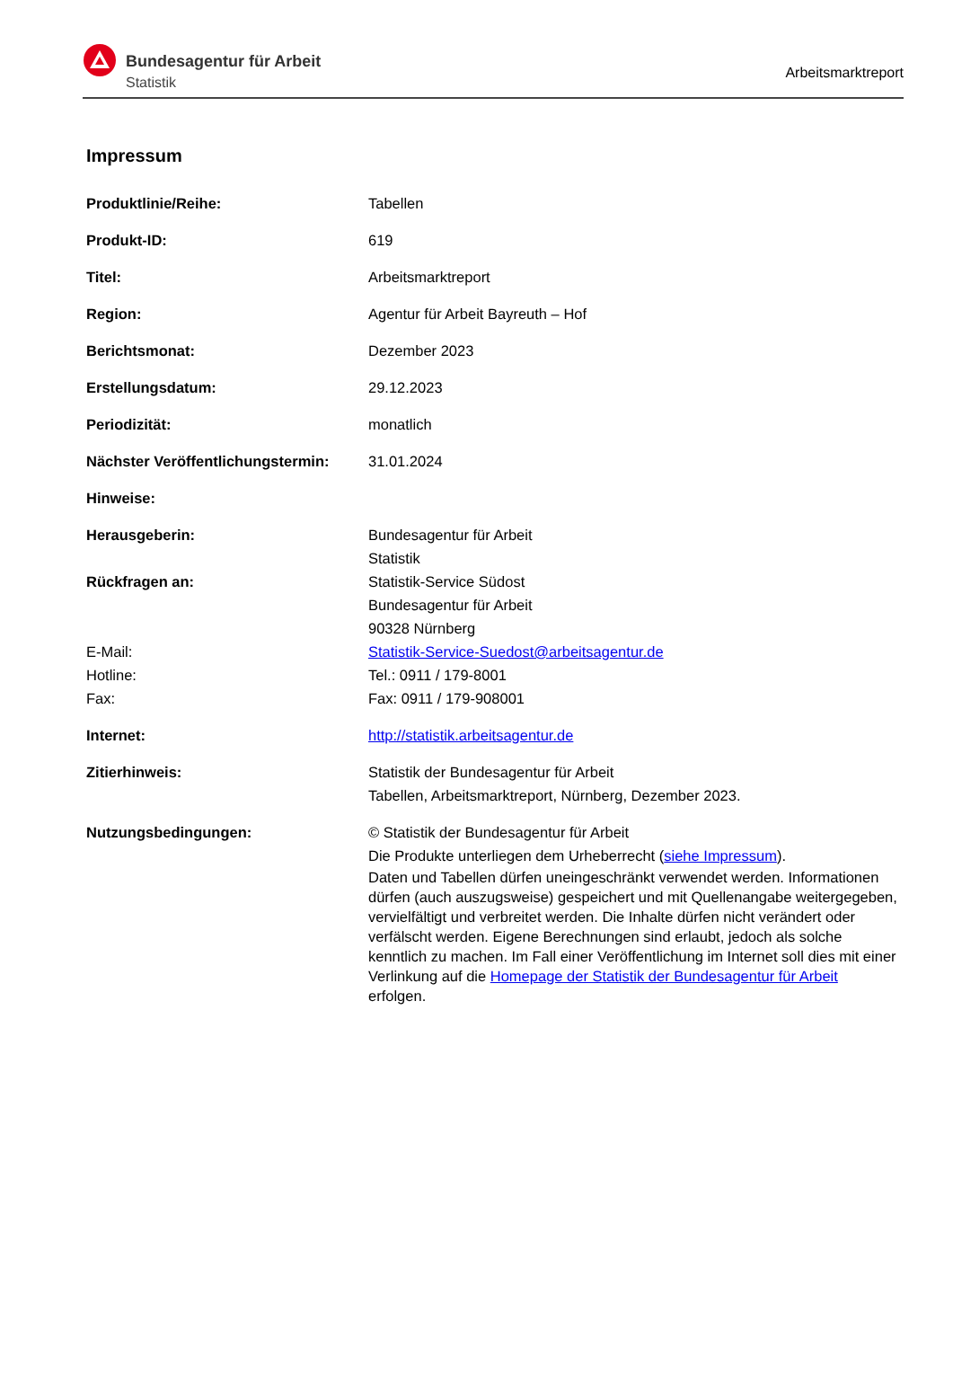Bundesagentur für Arbeit
Statistik
Arbeitsmarktreport
Impressum
| Produktlinie/Reihe: | Tabellen |
| Produkt-ID: | 619 |
| Titel: | Arbeitsmarktreport |
| Region: | Agentur für Arbeit Bayreuth – Hof |
| Berichtsmonat: | Dezember 2023 |
| Erstellungsdatum: | 29.12.2023 |
| Periodizität: | monatlich |
| Nächster Veröffentlichungstermin: | 31.01.2024 |
| Hinweise: | |
| Herausgeberin: | Bundesagentur für Arbeit Statistik |
| Rückfragen an: | Statistik-Service Südost Bundesagentur für Arbeit 90328 Nürnberg |
| E-Mail: | Statistik-Service-Suedost@arbeitsagentur.de |
| Hotline: | Tel.: 0911 / 179-8001 |
| Fax: | Fax: 0911 / 179-908001 |
| Internet: | http://statistik.arbeitsagentur.de |
| Zitierhinweis: | Statistik der Bundesagentur für Arbeit Tabellen, Arbeitsmarktreport, Nürnberg, Dezember 2023. |
| Nutzungsbedingungen: | © Statistik der Bundesagentur für Arbeit Die Produkte unterliegen dem Urheberrecht ( siehe Impressum ). Daten und Tabellen dürfen uneingeschränkt verwendet werden. Informationen dürfen (auch auszugsweise) gespeichert und mit Quellenangabe weitergegeben, vervielfältigt und verbreitet werden. Die Inhalte dürfen nicht verändert oder verfälscht werden. Eigene Berechnungen sind erlaubt, jedoch als solche kenntlich zu machen. Im Fall einer Veröffentlichung im Internet soll dies mit einer Verlinkung auf die Homepage der Statistik der Bundesagentur für Arbeit erfolgen. |